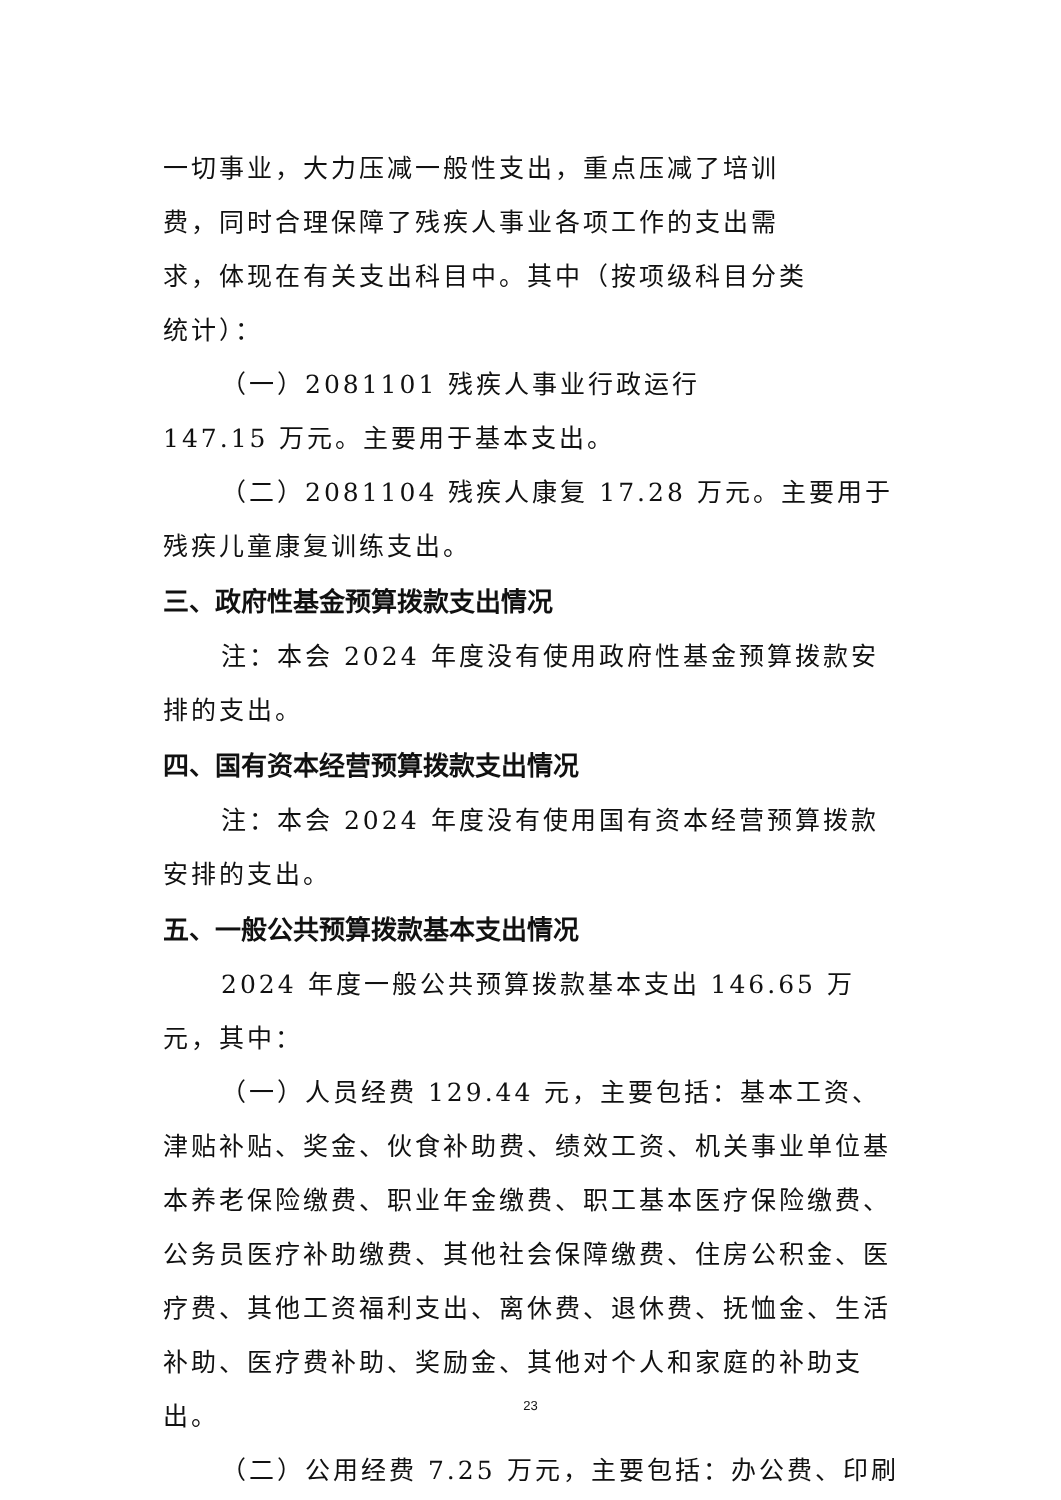一切事业，大力压减一般性支出，重点压减了培训费，同时合理保障了残疾人事业各项工作的支出需求，体现在有关支出科目中。其中（按项级科目分类统计）：
（一）2081101 残疾人事业行政运行 147.15 万元。主要用于基本支出。
（二）2081104 残疾人康复 17.28 万元。主要用于残疾儿童康复训练支出。
三、政府性基金预算拨款支出情况
注：本会 2024 年度没有使用政府性基金预算拨款安排的支出。
四、国有资本经营预算拨款支出情况
注：本会 2024 年度没有使用国有资本经营预算拨款安排的支出。
五、一般公共预算拨款基本支出情况
2024 年度一般公共预算拨款基本支出 146.65 万元，其中：
（一）人员经费 129.44 元，主要包括：基本工资、津贴补贴、奖金、伙食补助费、绩效工资、机关事业单位基本养老保险缴费、职业年金缴费、职工基本医疗保险缴费、公务员医疗补助缴费、其他社会保障缴费、住房公积金、医疗费、其他工资福利支出、离休费、退休费、抚恤金、生活补助、医疗费补助、奖励金、其他对个人和家庭的补助支出。
（二）公用经费 7.25 万元，主要包括：办公费、印刷
23